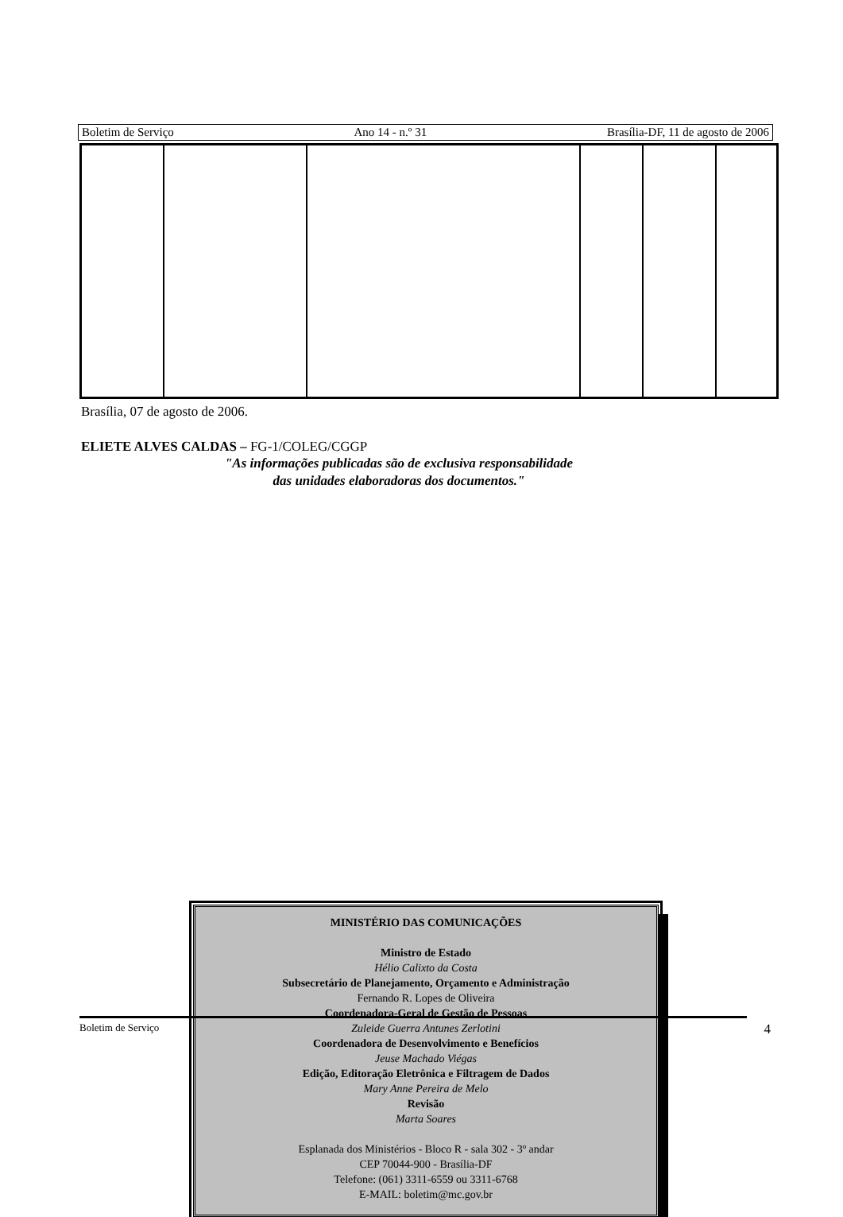Boletim de Serviço Ano 14 - n.º 31 Brasília-DF, 11 de agosto de 2006
Brasília, 07 de agosto de 2006.
ELIETE ALVES CALDAS – FG-1/COLEG/CGGP
"As informações publicadas são de exclusiva responsabilidade das unidades elaboradoras dos documentos."
MINISTÉRIO DAS COMUNICAÇÕES
Ministro de Estado
Hélio Calixto da Costa
Subsecretário de Planejamento, Orçamento e Administração
Fernando R. Lopes de Oliveira
Coordenadora-Geral de Gestão de Pessoas
Zuleide Guerra Antunes Zerlotini
Coordenadora de Desenvolvimento e Benefícios
Jeuse Machado Viégas
Edição, Editoração Eletrônica e Filtragem de Dados
Mary Anne Pereira de Melo
Revisão
Marta Soares
Esplanada dos Ministérios - Bloco R - sala 302 - 3º andar
CEP 70044-900 - Brasília-DF
Telefone: (061) 3311-6559 ou 3311-6768
E-MAIL: boletim@mc.gov.br
Boletim de Serviço 4